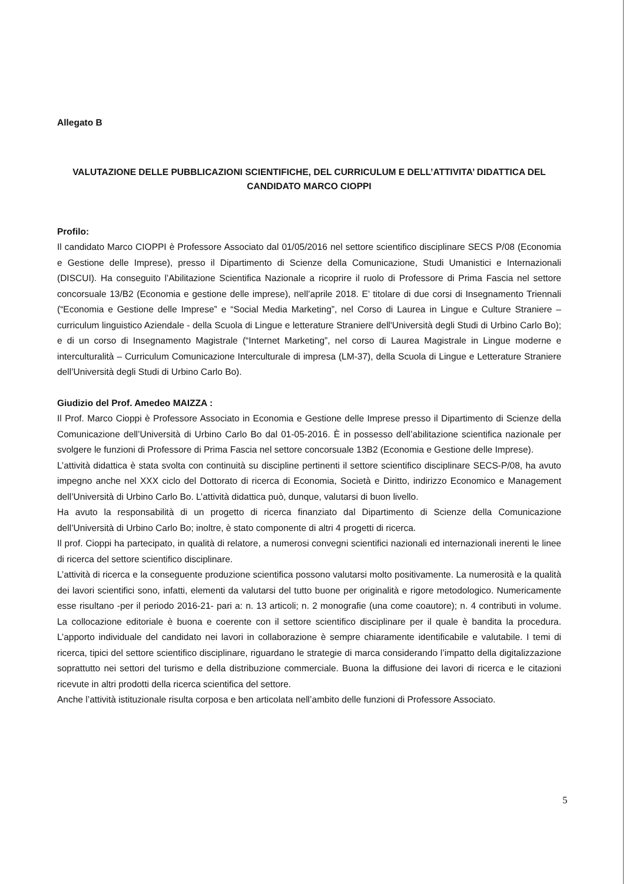Allegato B
VALUTAZIONE DELLE PUBBLICAZIONI SCIENTIFICHE, DEL CURRICULUM E DELL’ATTIVITA’ DIDATTICA DEL CANDIDATO MARCO CIOPPI
Profilo:
Il candidato Marco CIOPPI è Professore Associato dal 01/05/2016 nel settore scientifico disciplinare SECS P/08 (Economia e Gestione delle Imprese), presso il Dipartimento di Scienze della Comunicazione, Studi Umanistici e Internazionali (DISCUI). Ha conseguito l’Abilitazione Scientifica Nazionale a ricoprire il ruolo di Professore di Prima Fascia nel settore concorsuale 13/B2 (Economia e gestione delle imprese), nell’aprile 2018. E’ titolare di due corsi di Insegnamento Triennali (“Economia e Gestione delle Imprese” e “Social Media Marketing”, nel Corso di Laurea in Lingue e Culture Straniere – curriculum linguistico Aziendale - della Scuola di Lingue e letterature Straniere dell'Università degli Studi di Urbino Carlo Bo); e di un corso di Insegnamento Magistrale (“Internet Marketing”, nel corso di Laurea Magistrale in Lingue moderne e interculturalità – Curriculum Comunicazione Interculturale di impresa (LM-37), della Scuola di Lingue e Letterature Straniere dell’Università degli Studi di Urbino Carlo Bo).
Giudizio del Prof. Amedeo MAIZZA :
Il Prof. Marco Cioppi è Professore Associato in Economia e Gestione delle Imprese presso il Dipartimento di Scienze della Comunicazione dell’Università di Urbino Carlo Bo dal 01-05-2016. È in possesso dell’abilitazione scientifica nazionale per svolgere le funzioni di Professore di Prima Fascia nel settore concorsuale 13B2 (Economia e Gestione delle Imprese).
L’attività didattica è stata svolta con continuità su discipline pertinenti il settore scientifico disciplinare SECS-P/08, ha avuto impegno anche nel XXX ciclo del Dottorato di ricerca di Economia, Società e Diritto, indirizzo Economico e Management dell’Università di Urbino Carlo Bo. L’attività didattica può, dunque, valutarsi di buon livello.
Ha avuto la responsabilità di un progetto di ricerca finanziato dal Dipartimento di Scienze della Comunicazione dell’Università di Urbino Carlo Bo; inoltre, è stato componente di altri 4 progetti di ricerca.
Il prof. Cioppi ha partecipato, in qualità di relatore, a numerosi convegni scientifici nazionali ed internazionali inerenti le linee di ricerca del settore scientifico disciplinare.
L’attività di ricerca e la conseguente produzione scientifica possono valutarsi molto positivamente. La numerosità e la qualità dei lavori scientifici sono, infatti, elementi da valutarsi del tutto buone per originalità e rigore metodologico. Numericamente esse risultano -per il periodo 2016-21- pari a: n. 13 articoli; n. 2 monografie (una come coautore); n. 4 contributi in volume. La collocazione editoriale è buona e coerente con il settore scientifico disciplinare per il quale è bandita la procedura. L’apporto individuale del candidato nei lavori in collaborazione è sempre chiaramente identificabile e valutabile. I temi di ricerca, tipici del settore scientifico disciplinare, riguardano le strategie di marca considerando l’impatto della digitalizzazione soprattutto nei settori del turismo e della distribuzione commerciale. Buona la diffusione dei lavori di ricerca e le citazioni ricevute in altri prodotti della ricerca scientifica del settore.
Anche l’attività istituzionale risulta corposa e ben articolata nell’ambito delle funzioni di Professore Associato.
5